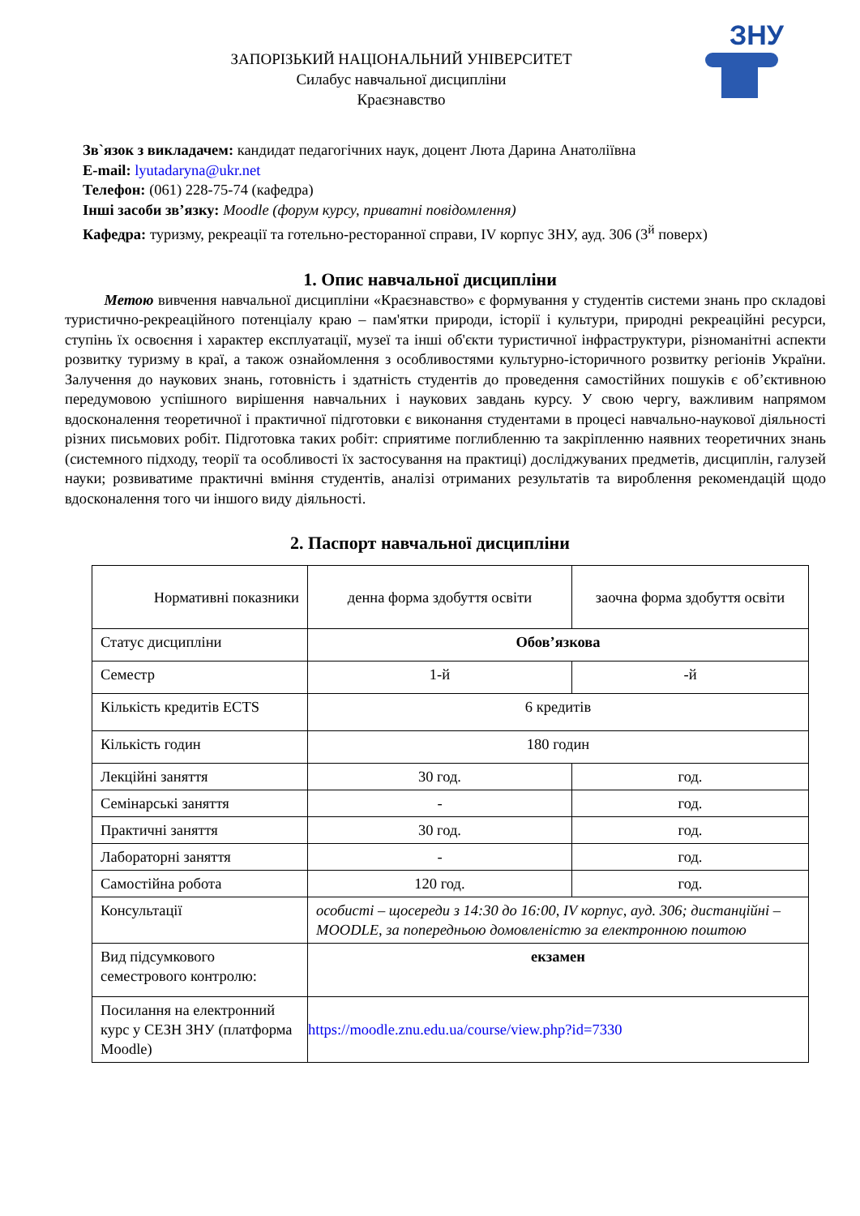ЗНУ
ЗАПОРІЗЬКИЙ НАЦІОНАЛЬНИЙ УНІВЕРСИТЕТ
Силабус навчальної дисципліни
Краєзнавство
Зв`язок з викладачем: кандидат педагогічних наук, доцент Люта Дарина Анатоліївна
E-mail: lyutadaryna@ukr.net
Телефон: (061) 228-75-74 (кафедра)
Інші засоби зв’язку: Moodle (форум курсу, приватні повідомлення)
Кафедра: туризму, рекреації та готельно-ресторанної справи, IV корпус ЗНУ, ауд. 306 (3<sup>й</sup> поверх)
1. Опис навчальної дисципліни
Метою вивчення навчальної дисципліни «Краєзнавство» є формування у студентів системи знань про складові туристично-рекреаційного потенціалу краю – пам'ятки природи, історії і культури, природні рекреаційні ресурси, ступінь їх освоєння і характер експлуатації, музеї та інші об'єкти туристичної інфраструктури, різноманітні аспекти розвитку туризму в краї, а також ознайомлення з особливостями культурно-історичного розвитку регіонів України. Залучення до наукових знань, готовність і здатність студентів до проведення самостійних пошуків є об’єктивною передумовою успішного вирішення навчальних і наукових завдань курсу. У свою чергу, важливим напрямом вдосконалення теоретичної і практичної підготовки є виконання студентами в процесі навчально-наукової діяльності різних письмових робіт. Підготовка таких робіт: сприятиме поглибленню та закріпленню наявних теоретичних знань (системного підходу, теорії та особливості їх застосування на практиці) досліджуваних предметів, дисциплін, галузей науки; розвиватиме практичні вміння студентів, аналізі отриманих результатів та вироблення рекомендацій щодо вдосконалення того чи іншого виду діяльності.
2. Паспорт навчальної дисципліни
| Нормативні показники | денна форма здобуття освіти | заочна форма здобуття освіти |
| Статус дисципліни | Обов’язкова | |
| Семестр | 1-й | -й |
| Кількість кредитів ECTS | 6 кредитів | |
| Кількість годин | 180 годин | |
| Лекційні заняття | 30 год. | год. |
| Семінарські заняття | - | год. |
| Практичні заняття | 30 год. | год. |
| Лабораторні заняття | - | год. |
| Самостійна робота | 120 год. | год. |
| Консультації | особисті – щосереди з 14:30 до 16:00, IV корпус, ауд. 306; дистанційні – MOODLE, за попередньою домовленістю за електронною поштою | |
| Вид підсумкового семестрового контролю: | екзамен | |
| Посилання на електронний курс у СЕЗН ЗНУ (платформа Moodle) | https://moodle.znu.edu.ua/course/view.php?id=7330 | |